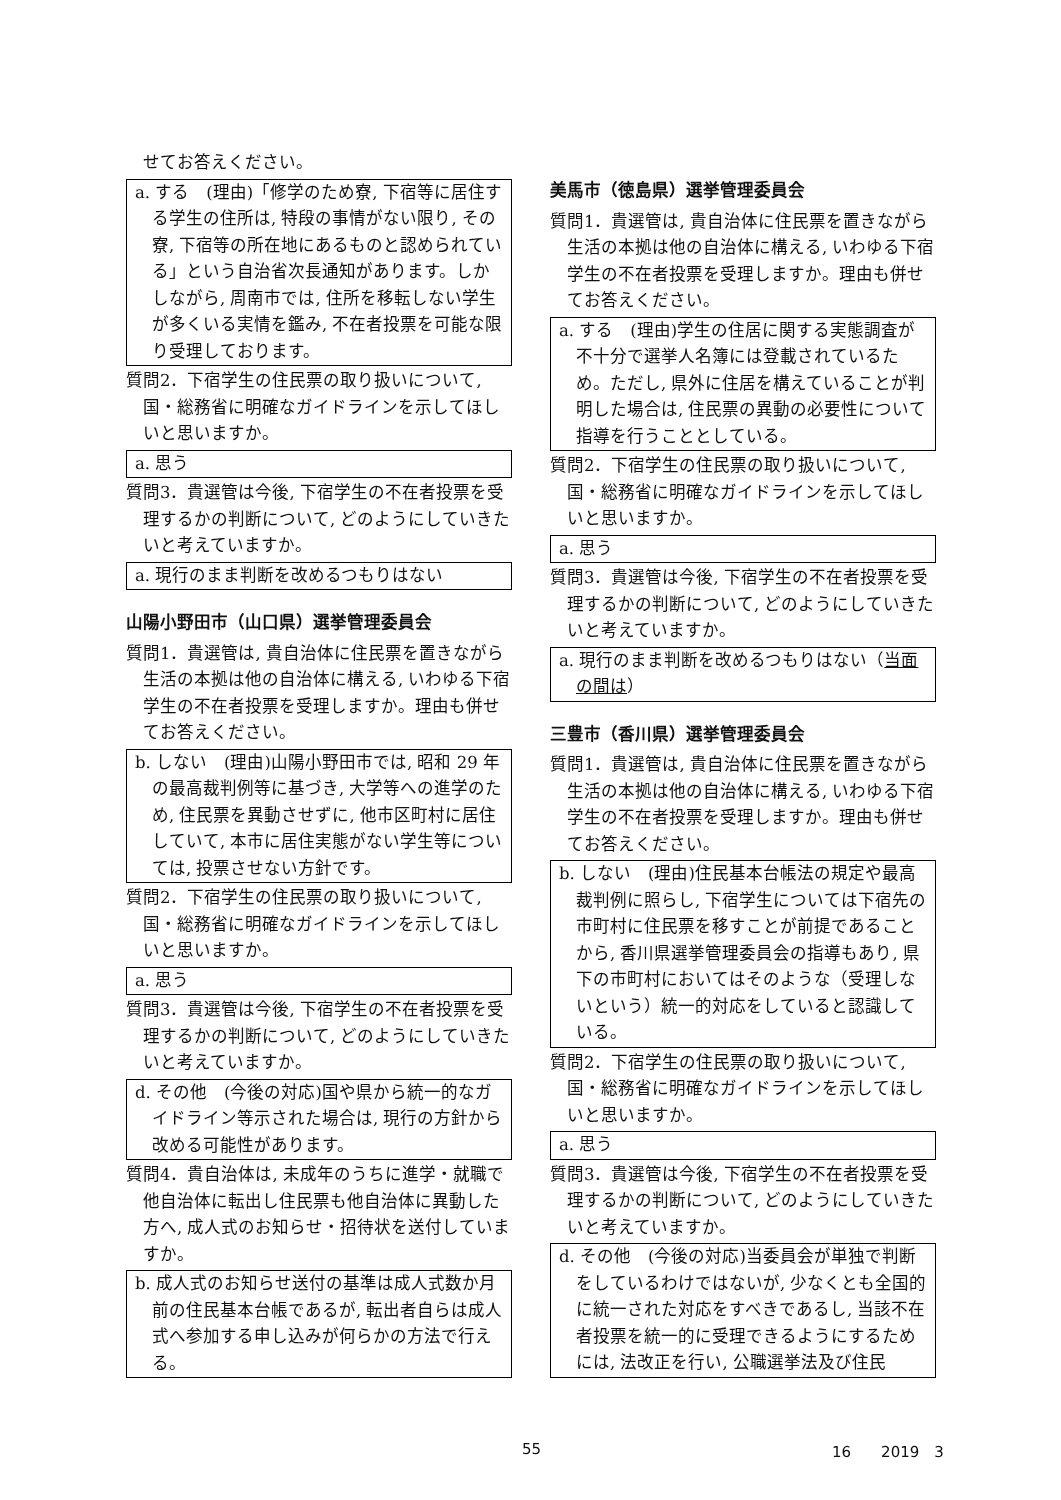せてお答えください。
a. する　(理由)「修学のため寮, 下宿等に居住する学生の住所は, 特段の事情がない限り, その寮, 下宿等の所在地にあるものと認められている」という自治省次長通知があります。しかしながら, 周南市では, 住所を移転しない学生が多くいる実情を鑑み, 不在者投票を可能な限り受理しております。
質問2．下宿学生の住民票の取り扱いについて, 国・総務省に明確なガイドラインを示してほしいと思いますか。
a. 思う
質問3．貴選管は今後, 下宿学生の不在者投票を受理するかの判断について, どのようにしていきたいと考えていますか。
a. 現行のまま判断を改めるつもりはない
山陽小野田市（山口県）選挙管理委員会
質問1．貴選管は, 貴自治体に住民票を置きながら生活の本拠は他の自治体に構える, いわゆる下宿学生の不在者投票を受理しますか。理由も併せてお答えください。
b. しない　(理由)山陽小野田市では, 昭和 29 年の最高裁判例等に基づき, 大学等への進学のため, 住民票を異動させずに, 他市区町村に居住していて, 本市に居住実態がない学生等については, 投票させない方針です。
質問2．下宿学生の住民票の取り扱いについて, 国・総務省に明確なガイドラインを示してほしいと思いますか。
a. 思う
質問3．貴選管は今後, 下宿学生の不在者投票を受理するかの判断について, どのようにしていきたいと考えていますか。
d. その他　(今後の対応)国や県から統一的なガイドライン等示された場合は, 現行の方針から改める可能性があります。
質問4．貴自治体は, 未成年のうちに進学・就職で他自治体に転出し住民票も他自治体に異動した方へ, 成人式のお知らせ・招待状を送付していますか。
b. 成人式のお知らせ送付の基準は成人式数か月前の住民基本台帳であるが, 転出者自らは成人式へ参加する申し込みが何らかの方法で行える。
美馬市（徳島県）選挙管理委員会
質問1．貴選管は, 貴自治体に住民票を置きながら生活の本拠は他の自治体に構える, いわゆる下宿学生の不在者投票を受理しますか。理由も併せてお答えください。
a. する　(理由)学生の住居に関する実態調査が不十分で選挙人名簿には登載されているため。ただし, 県外に住居を構えていることが判明した場合は, 住民票の異動の必要性について指導を行うこととしている。
質問2．下宿学生の住民票の取り扱いについて, 国・総務省に明確なガイドラインを示してほしいと思いますか。
a. 思う
質問3．貴選管は今後, 下宿学生の不在者投票を受理するかの判断について, どのようにしていきたいと考えていますか。
a. 現行のまま判断を改めるつもりはない（当面の間は）
三豊市（香川県）選挙管理委員会
質問1．貴選管は, 貴自治体に住民票を置きながら生活の本拠は他の自治体に構える, いわゆる下宿学生の不在者投票を受理しますか。理由も併せてお答えください。
b. しない　(理由)住民基本台帳法の規定や最高裁判例に照らし, 下宿学生については下宿先の市町村に住民票を移すことが前提であることから, 香川県選挙管理委員会の指導もあり, 県下の市町村においてはそのような（受理しないという）統一的対応をしていると認識している。
質問2．下宿学生の住民票の取り扱いについて, 国・総務省に明確なガイドラインを示してほしいと思いますか。
a. 思う
質問3．貴選管は今後, 下宿学生の不在者投票を受理するかの判断について, どのようにしていきたいと考えていますか。
d. その他　(今後の対応)当委員会が単独で判断をしているわけではないが, 少なくとも全国的に統一された対応をすべきであるし, 当該不在者投票を統一的に受理できるようにするためには, 法改正を行い, 公職選挙法及び住民
55 16　　2019　3